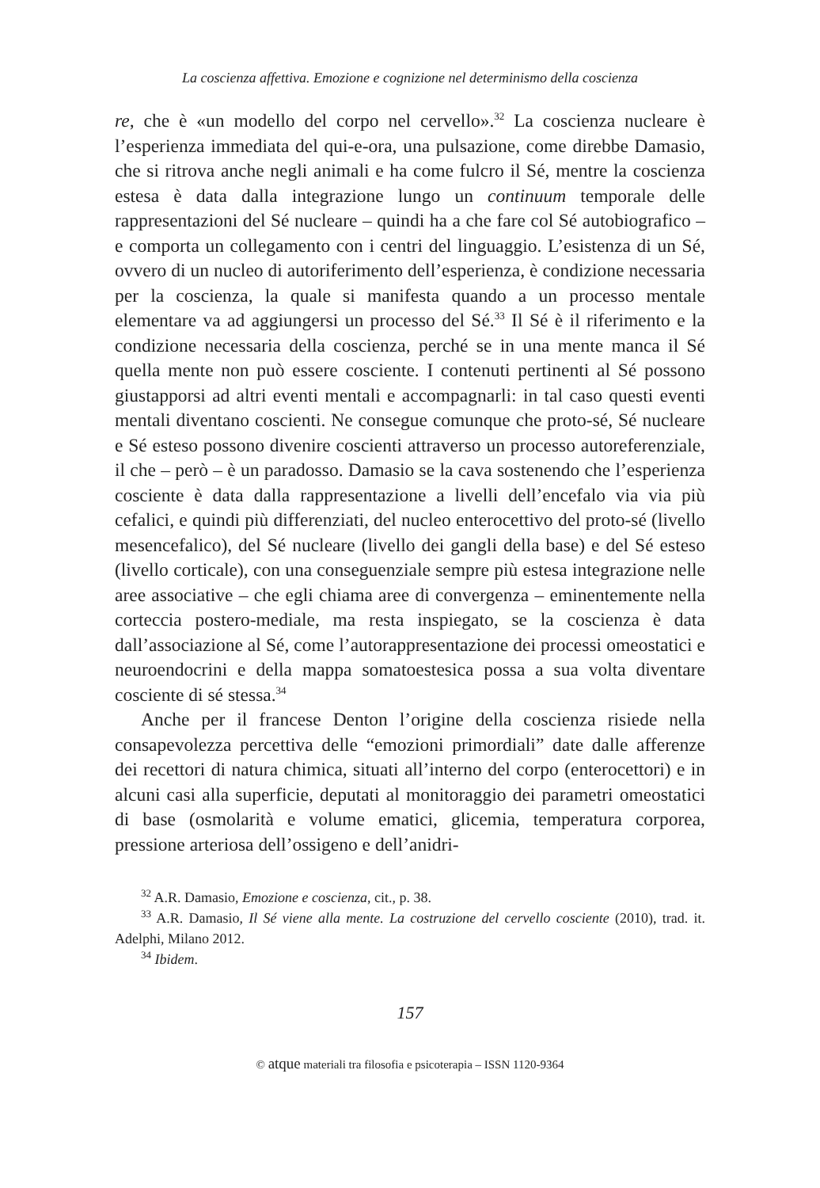La coscienza affettiva. Emozione e cognizione nel determinismo della coscienza
re, che è «un modello del corpo nel cervello».<sup>32</sup> La coscienza nucleare è l’esperienza immediata del qui-e-ora, una pulsazione, come direbbe Damasio, che si ritrova anche negli animali e ha come fulcro il Sé, mentre la coscienza estesa è data dalla integrazione lungo un continuum temporale delle rappresentazioni del Sé nucleare – quindi ha a che fare col Sé autobiografico – e comporta un collegamento con i centri del linguaggio. L’esistenza di un Sé, ovvero di un nucleo di autoriferimento dell’esperienza, è condizione necessaria per la coscienza, la quale si manifesta quando a un processo mentale elementare va ad aggiungersi un processo del Sé.<sup>33</sup> Il Sé è il riferimento e la condizione necessaria della coscienza, perché se in una mente manca il Sé quella mente non può essere cosciente. I contenuti pertinenti al Sé possono giustapporsi ad altri eventi mentali e accompagnarli: in tal caso questi eventi mentali diventano coscienti. Ne consegue comunque che proto-sé, Sé nucleare e Sé esteso possono divenire coscienti attraverso un processo autoreferenziale, il che – però – è un paradosso. Damasio se la cava sostenendo che l’esperienza cosciente è data dalla rappresentazione a livelli dell’encefalo via via più cefalici, e quindi più differenziati, del nucleo enterocettivo del proto-sé (livello mesencefalico), del Sé nucleare (livello dei gangli della base) e del Sé esteso (livello corticale), con una conseguenziale sempre più estesa integrazione nelle aree associative – che egli chiama aree di convergenza – eminentemente nella corteccia postero-mediale, ma resta inspiegato, se la coscienza è data dall’associazione al Sé, come l’autorappresentazione dei processi omeostatici e neuroendocrini e della mappa somatoestesica possa a sua volta diventare cosciente di sé stessa.<sup>34</sup>
Anche per il francese Denton l’origine della coscienza risiede nella consapevolezza percettiva delle “emozioni primordiali” date dalle afferenze dei recettori di natura chimica, situati all’interno del corpo (enterocettori) e in alcuni casi alla superficie, deputati al monitoraggio dei parametri omeostatici di base (osmolarità e volume ematici, glicemia, temperatura corporea, pressione arteriosa dell’ossigeno e dell’anidri-
<sup>32</sup> A.R. Damasio, Emozione e coscienza, cit., p. 38.
<sup>33</sup> A.R. Damasio, Il Sé viene alla mente. La costruzione del cervello cosciente (2010), trad. it. Adelphi, Milano 2012.
<sup>34</sup> Ibidem.
157
© atque materiali tra filosofia e psicoterapia – ISSN 1120-9364